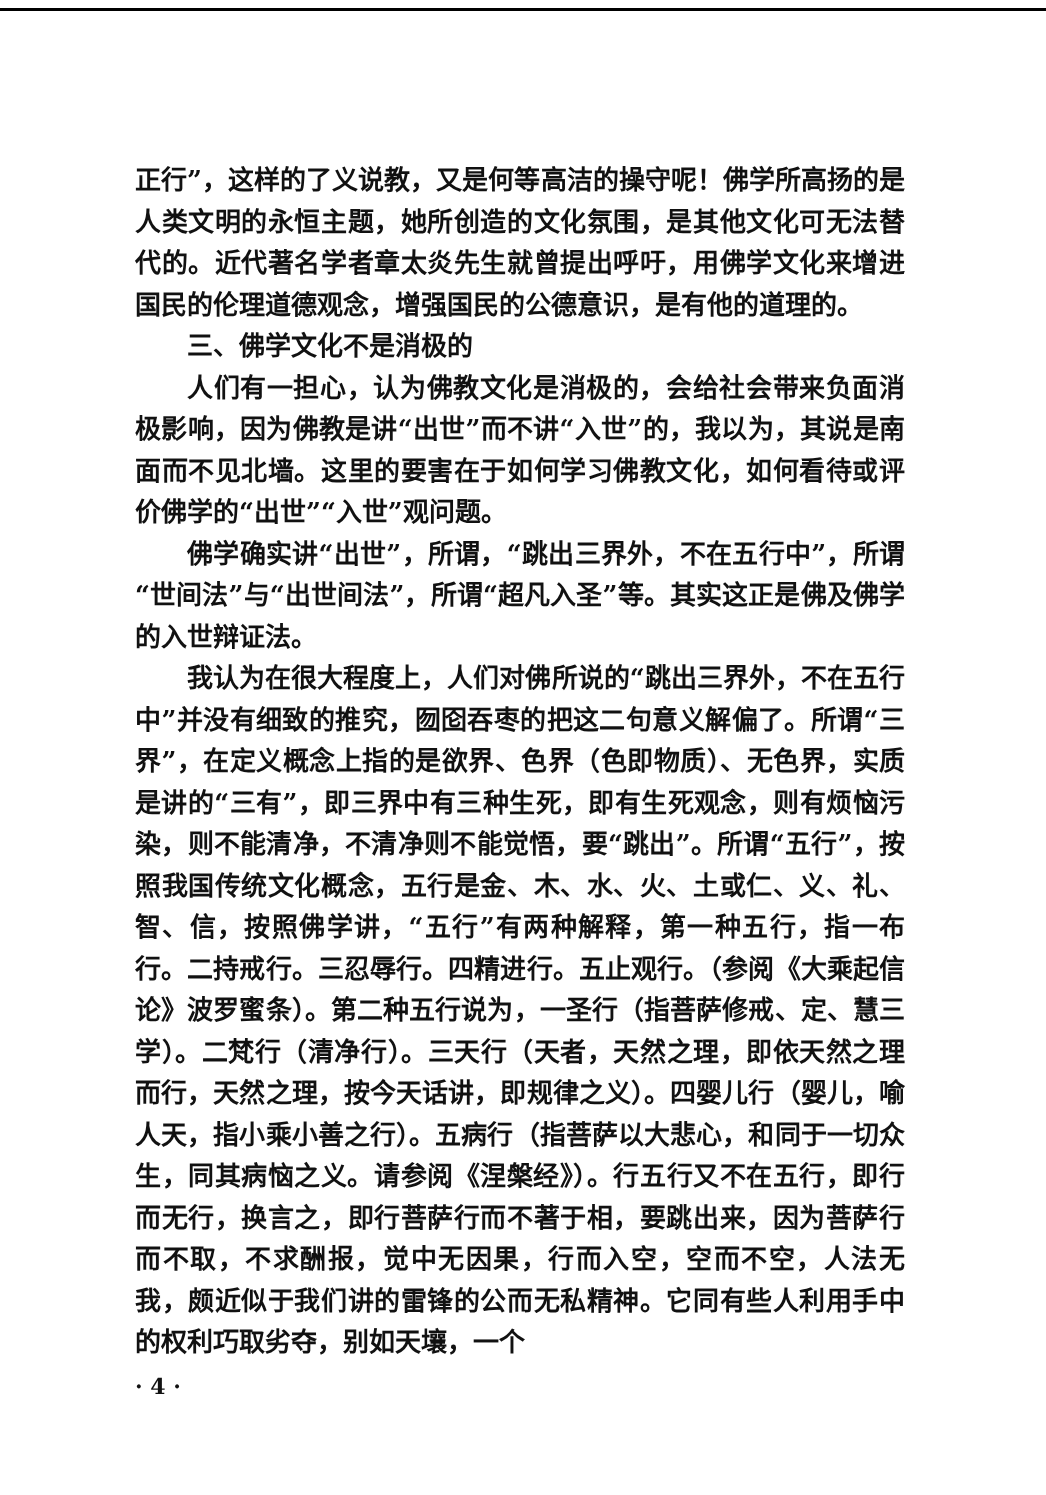正行”，这样的了义说教，又是何等高洁的操守呢！佛学所高扬的是人类文明的永恒主题，她所创造的文化氛围，是其他文化可无法替代的。近代著名学者章太炎先生就曾提出呼吁，用佛学文化来增进国民的伦理道德观念，增强国民的公德意识，是有他的道理的。
三、佛学文化不是消极的
人们有一担心，认为佛教文化是消极的，会给社会带来负面消极影响，因为佛教是讲“出世”而不讲“入世”的，我以为，其说是南面而不见北墙。这里的要害在于如何学习佛教文化，如何看待或评价佛学的“出世”“入世”观问题。
佛学确实讲“出世”，所谓，“跳出三界外，不在五行中”，所谓“世间法”与“出世间法”，所谓“超凡入圣”等。其实这正是佛及佛学的入世辩证法。
我认为在很大程度上，人们对佛所说的“跳出三界外，不在五行中”并没有细致的推究，囫囵吞枣的把这二句意义解偏了。所谓“三界”，在定义概念上指的是欲界、色界（色即物质）、无色界，实质是讲的“三有”，即三界中有三种生死，即有生死观念，则有烦恼污染，则不能清净，不清净则不能觉悟，要“跳出”。所谓“五行”，按照我国传统文化概念，五行是金、木、水、火、土或仁、义、礼、智、信，按照佛学讲，“五行”有两种解释，第一种五行，指一布行。二持戒行。三忍辱行。四精进行。五止观行。（参阅《大乘起信论》波罗蜜条）。第二种五行说为，一圣行（指菩萨修戒、定、慧三学）。二梵行（清净行）。三天行（天者，天然之理，即依天然之理而行，天然之理，按今天话讲，即规律之义）。四婴儿行（婴儿，喻人天，指小乘小善之行）。五病行（指菩萨以大悲心，和同于一切众生，同其病恼之义。请参阅《涅槃经》）。行五行又不在五行，即行而无行，换言之，即行菩萨行而不著于相，要跳出来，因为菩萨行而不取，不求酬报，觉中无因果，行而入空，空而不空，人法无我，颇近似于我们讲的雷锋的公而无私精神。它同有些人利用手中的权利巧取劣夺，别如天壤，一个
· 4 ·